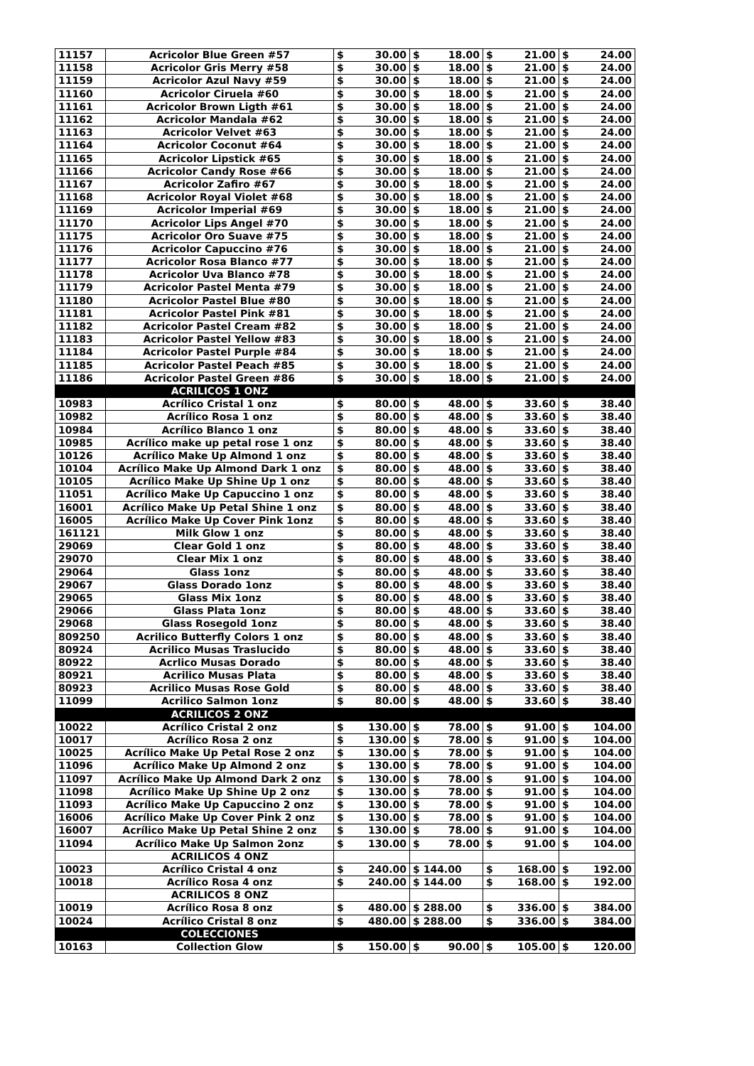| 11157 | Acricolor Blue Green #57 | $ | 30.00 | $ | 18.00 | $ | 21.00 | $ | 24.00 |
| 11158 | Acricolor Gris Merry #58 | $ | 30.00 | $ | 18.00 | $ | 21.00 | $ | 24.00 |
| 11159 | Acricolor Azul Navy #59 | $ | 30.00 | $ | 18.00 | $ | 21.00 | $ | 24.00 |
| 11160 | Acricolor Ciruela #60 | $ | 30.00 | $ | 18.00 | $ | 21.00 | $ | 24.00 |
| 11161 | Acricolor Brown Ligth #61 | $ | 30.00 | $ | 18.00 | $ | 21.00 | $ | 24.00 |
| 11162 | Acricolor Mandala #62 | $ | 30.00 | $ | 18.00 | $ | 21.00 | $ | 24.00 |
| 11163 | Acricolor Velvet #63 | $ | 30.00 | $ | 18.00 | $ | 21.00 | $ | 24.00 |
| 11164 | Acricolor Coconut #64 | $ | 30.00 | $ | 18.00 | $ | 21.00 | $ | 24.00 |
| 11165 | Acricolor Lipstick #65 | $ | 30.00 | $ | 18.00 | $ | 21.00 | $ | 24.00 |
| 11166 | Acricolor Candy Rose #66 | $ | 30.00 | $ | 18.00 | $ | 21.00 | $ | 24.00 |
| 11167 | Acricolor Zafiro #67 | $ | 30.00 | $ | 18.00 | $ | 21.00 | $ | 24.00 |
| 11168 | Acricolor Royal Violet #68 | $ | 30.00 | $ | 18.00 | $ | 21.00 | $ | 24.00 |
| 11169 | Acricolor Imperial #69 | $ | 30.00 | $ | 18.00 | $ | 21.00 | $ | 24.00 |
| 11170 | Acricolor Lips Angel #70 | $ | 30.00 | $ | 18.00 | $ | 21.00 | $ | 24.00 |
| 11175 | Acricolor Oro Suave #75 | $ | 30.00 | $ | 18.00 | $ | 21.00 | $ | 24.00 |
| 11176 | Acricolor Capuccino #76 | $ | 30.00 | $ | 18.00 | $ | 21.00 | $ | 24.00 |
| 11177 | Acricolor Rosa Blanco #77 | $ | 30.00 | $ | 18.00 | $ | 21.00 | $ | 24.00 |
| 11178 | Acricolor Uva Blanco #78 | $ | 30.00 | $ | 18.00 | $ | 21.00 | $ | 24.00 |
| 11179 | Acricolor Pastel Menta #79 | $ | 30.00 | $ | 18.00 | $ | 21.00 | $ | 24.00 |
| 11180 | Acricolor Pastel Blue #80 | $ | 30.00 | $ | 18.00 | $ | 21.00 | $ | 24.00 |
| 11181 | Acricolor Pastel Pink #81 | $ | 30.00 | $ | 18.00 | $ | 21.00 | $ | 24.00 |
| 11182 | Acricolor Pastel Cream #82 | $ | 30.00 | $ | 18.00 | $ | 21.00 | $ | 24.00 |
| 11183 | Acricolor Pastel Yellow #83 | $ | 30.00 | $ | 18.00 | $ | 21.00 | $ | 24.00 |
| 11184 | Acricolor Pastel Purple #84 | $ | 30.00 | $ | 18.00 | $ | 21.00 | $ | 24.00 |
| 11185 | Acricolor Pastel Peach #85 | $ | 30.00 | $ | 18.00 | $ | 21.00 | $ | 24.00 |
| 11186 | Acricolor Pastel Green #86 | $ | 30.00 | $ | 18.00 | $ | 21.00 | $ | 24.00 |
| | ACRILICOS 1 ONZ | | | | | | | | |
| 10983 | Acrílico Cristal 1 onz | $ | 80.00 | $ | 48.00 | $ | 33.60 | $ | 38.40 |
| 10982 | Acrílico Rosa 1 onz | $ | 80.00 | $ | 48.00 | $ | 33.60 | $ | 38.40 |
| 10984 | Acrílico Blanco 1 onz | $ | 80.00 | $ | 48.00 | $ | 33.60 | $ | 38.40 |
| 10985 | Acrílico make up petal rose 1 onz | $ | 80.00 | $ | 48.00 | $ | 33.60 | $ | 38.40 |
| 10126 | Acrílico Make Up Almond 1 onz | $ | 80.00 | $ | 48.00 | $ | 33.60 | $ | 38.40 |
| 10104 | Acrílico Make Up Almond Dark 1 onz | $ | 80.00 | $ | 48.00 | $ | 33.60 | $ | 38.40 |
| 10105 | Acrílico Make Up Shine Up 1 onz | $ | 80.00 | $ | 48.00 | $ | 33.60 | $ | 38.40 |
| 11051 | Acrílico Make Up Capuccino 1 onz | $ | 80.00 | $ | 48.00 | $ | 33.60 | $ | 38.40 |
| 16001 | Acrílico Make Up Petal Shine 1 onz | $ | 80.00 | $ | 48.00 | $ | 33.60 | $ | 38.40 |
| 16005 | Acrílico Make Up Cover Pink 1onz | $ | 80.00 | $ | 48.00 | $ | 33.60 | $ | 38.40 |
| 161121 | Milk Glow 1 onz | $ | 80.00 | $ | 48.00 | $ | 33.60 | $ | 38.40 |
| 29069 | Clear Gold 1 onz | $ | 80.00 | $ | 48.00 | $ | 33.60 | $ | 38.40 |
| 29070 | Clear Mix 1 onz | $ | 80.00 | $ | 48.00 | $ | 33.60 | $ | 38.40 |
| 29064 | Glass 1onz | $ | 80.00 | $ | 48.00 | $ | 33.60 | $ | 38.40 |
| 29067 | Glass Dorado 1onz | $ | 80.00 | $ | 48.00 | $ | 33.60 | $ | 38.40 |
| 29065 | Glass Mix 1onz | $ | 80.00 | $ | 48.00 | $ | 33.60 | $ | 38.40 |
| 29066 | Glass Plata 1onz | $ | 80.00 | $ | 48.00 | $ | 33.60 | $ | 38.40 |
| 29068 | Glass Rosegold 1onz | $ | 80.00 | $ | 48.00 | $ | 33.60 | $ | 38.40 |
| 809250 | Acrilico Butterfly Colors 1 onz | $ | 80.00 | $ | 48.00 | $ | 33.60 | $ | 38.40 |
| 80924 | Acrilico Musas Traslucido | $ | 80.00 | $ | 48.00 | $ | 33.60 | $ | 38.40 |
| 80922 | Acrlico Musas Dorado | $ | 80.00 | $ | 48.00 | $ | 33.60 | $ | 38.40 |
| 80921 | Acrilico Musas Plata | $ | 80.00 | $ | 48.00 | $ | 33.60 | $ | 38.40 |
| 80923 | Acrilico Musas Rose Gold | $ | 80.00 | $ | 48.00 | $ | 33.60 | $ | 38.40 |
| 11099 | Acrilico Salmon 1onz | $ | 80.00 | $ | 48.00 | $ | 33.60 | $ | 38.40 |
| | ACRILICOS 2 ONZ | | | | | | | | |
| 10022 | Acrílico Cristal 2 onz | $ | 130.00 | $ | 78.00 | $ | 91.00 | $ | 104.00 |
| 10017 | Acrílico Rosa 2 onz | $ | 130.00 | $ | 78.00 | $ | 91.00 | $ | 104.00 |
| 10025 | Acrílico Make Up Petal Rose 2 onz | $ | 130.00 | $ | 78.00 | $ | 91.00 | $ | 104.00 |
| 11096 | Acrílico Make Up Almond 2 onz | $ | 130.00 | $ | 78.00 | $ | 91.00 | $ | 104.00 |
| 11097 | Acrílico Make Up Almond Dark 2 onz | $ | 130.00 | $ | 78.00 | $ | 91.00 | $ | 104.00 |
| 11098 | Acrílico Make Up Shine Up 2 onz | $ | 130.00 | $ | 78.00 | $ | 91.00 | $ | 104.00 |
| 11093 | Acrílico Make Up Capuccino 2 onz | $ | 130.00 | $ | 78.00 | $ | 91.00 | $ | 104.00 |
| 16006 | Acrílico Make Up Cover Pink 2 onz | $ | 130.00 | $ | 78.00 | $ | 91.00 | $ | 104.00 |
| 16007 | Acrílico Make Up Petal Shine 2 onz | $ | 130.00 | $ | 78.00 | $ | 91.00 | $ | 104.00 |
| 11094 | Acrílico Make Up Salmon 2onz | $ | 130.00 | $ | 78.00 | $ | 91.00 | $ | 104.00 |
| | ACRILICOS 4 ONZ | | | | | | | | |
| 10023 | Acrílico Cristal 4 onz | $ | 240.00 | $ 144.00 | | $ | 168.00 | $ | 192.00 |
| 10018 | Acrílico Rosa 4 onz | $ | 240.00 | $ 144.00 | | $ | 168.00 | $ | 192.00 |
| | ACRILICOS 8 ONZ | | | | | | | | |
| 10019 | Acrílico Rosa 8 onz | $ | 480.00 | $ 288.00 | | $ | 336.00 | $ | 384.00 |
| 10024 | Acrílico Cristal 8 onz | $ | 480.00 | $ 288.00 | | $ | 336.00 | $ | 384.00 |
| | COLECCIONES | | | | | | | | |
| 10163 | Collection Glow | $ | 150.00 | $ | 90.00 | $ | 105.00 | $ | 120.00 |